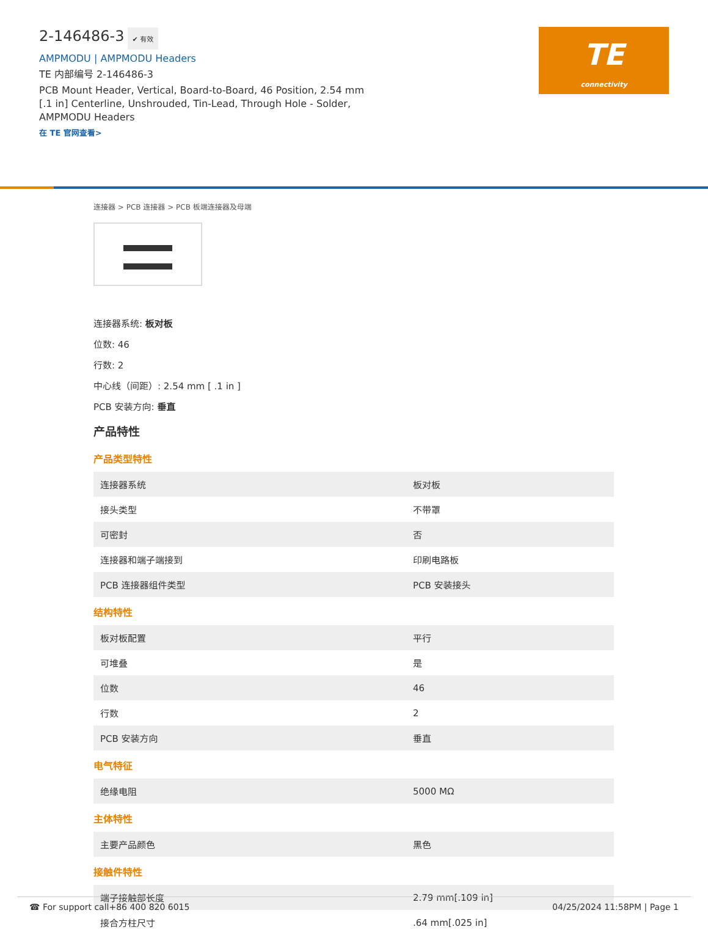2-146486-3
✔ 有效
AMPMODU | AMPMODU Headers
TE 内部编号 2-146486-3
PCB Mount Header, Vertical, Board-to-Board, 46 Position, 2.54 mm
[.1 in] Centerline, Unshrouded, Tin-Lead, Through Hole - Solder,
AMPMODU Headers
在 TE 官网查看>
TE
connectivity
连接器 > PCB 连接器 > PCB 板端连接器及母端
连接器系统: 板对板
位数: 46
行数: 2
中心线（间距）: 2.54 mm [ .1 in ]
PCB 安装方向: 垂直
产品特性
产品类型特性
| 连接器系统 | 板对板 |
| 接头类型 | 不带罩 |
| 可密封 | 否 |
| 连接器和端子端接到 | 印刷电路板 |
| PCB 连接器组件类型 | PCB 安装接头 |
结构特性
| 板对板配置 | 平行 |
| 可堆叠 | 是 |
| 位数 | 46 |
| 行数 | 2 |
| PCB 安装方向 | 垂直 |
电气特征
| 绝缘电阻 | 5000 MΩ |
主体特性
| 主要产品颜色 | 黑色 |
接触件特性
| 端子接触部长度 | 2.79 mm[.109 in] |
| 接合方柱尺寸 | .64 mm[.025 in] |
☎ For support call+86 400 820 6015 04/25/2024 11:58PM | Page 1